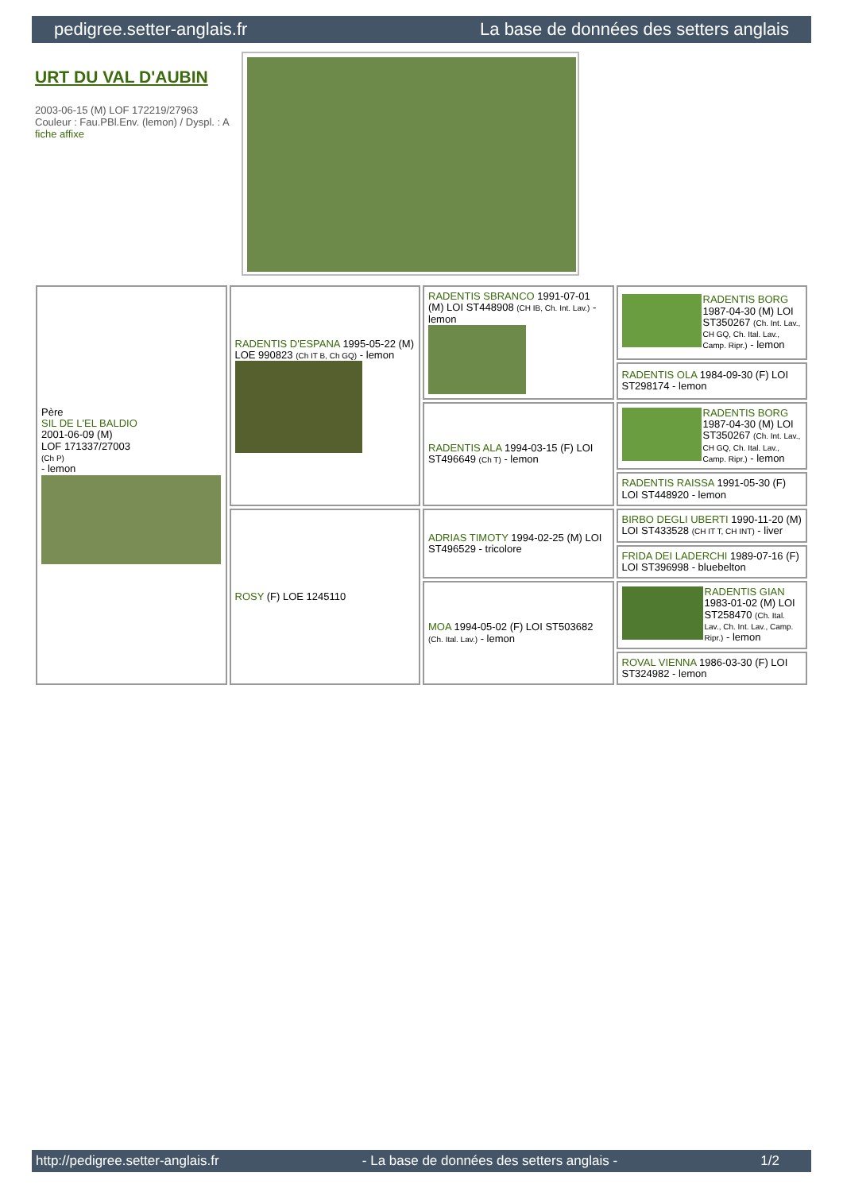pedigree.setter-anglais.fr La base de données des setters anglais
URT DU VAL D'AUBIN
2003-06-15 (M) LOF 172219/27963
Couleur : Fau.PBl.Env. (lemon) / Dyspl. : A
fiche affixe
| Père SIL DE L'EL BALDIO 2001-06-09 (M) LOF 171337/27003 (Ch P) - lemon | RADENTIS D'ESPANA 1995-05-22 (M) LOE 990823 (Ch IT B, Ch GQ) - lemon | RADENTIS SBRANCO 1991-07-01 (M) LOI ST448908 (CH IB, Ch. Int. Lav.) - lemon | RADENTIS BORG 1987-04-30 (M) LOI ST350267 (Ch. Int. Lav., CH GQ, Ch. Ital. Lav., Camp. Ripr.) - lemon |
| | | | RADENTIS OLA 1984-09-30 (F) LOI ST298174 - lemon |
| | | RADENTIS ALA 1994-03-15 (F) LOI ST496649 (Ch T) - lemon | RADENTIS BORG 1987-04-30 (M) LOI ST350267 (Ch. Int. Lav., CH GQ, Ch. Ital. Lav., Camp. Ripr.) - lemon |
| | | | RADENTIS RAISSA 1991-05-30 (F) LOI ST448920 - lemon |
| | ROSY (F) LOE 1245110 | ADRIAS TIMOTY 1994-02-25 (M) LOI ST496529 - tricolore | BIRBO DEGLI UBERTI 1990-11-20 (M) LOI ST433528 (CH IT T, CH INT) - liver |
| | | | FRIDA DEI LADERCHI 1989-07-16 (F) LOI ST396998 - bluebelton |
| | | MOA 1994-05-02 (F) LOI ST503682 (Ch. Ital. Lav.) - lemon | RADENTIS GIAN 1983-01-02 (M) LOI ST258470 (Ch. Ital. Lav., Ch. Int. Lav., Camp. Ripr.) - lemon |
| | | | ROVAL VIENNA 1986-03-30 (F) LOI ST324982 - lemon |
http://pedigree.setter-anglais.fr - La base de données des setters anglais - 1/2